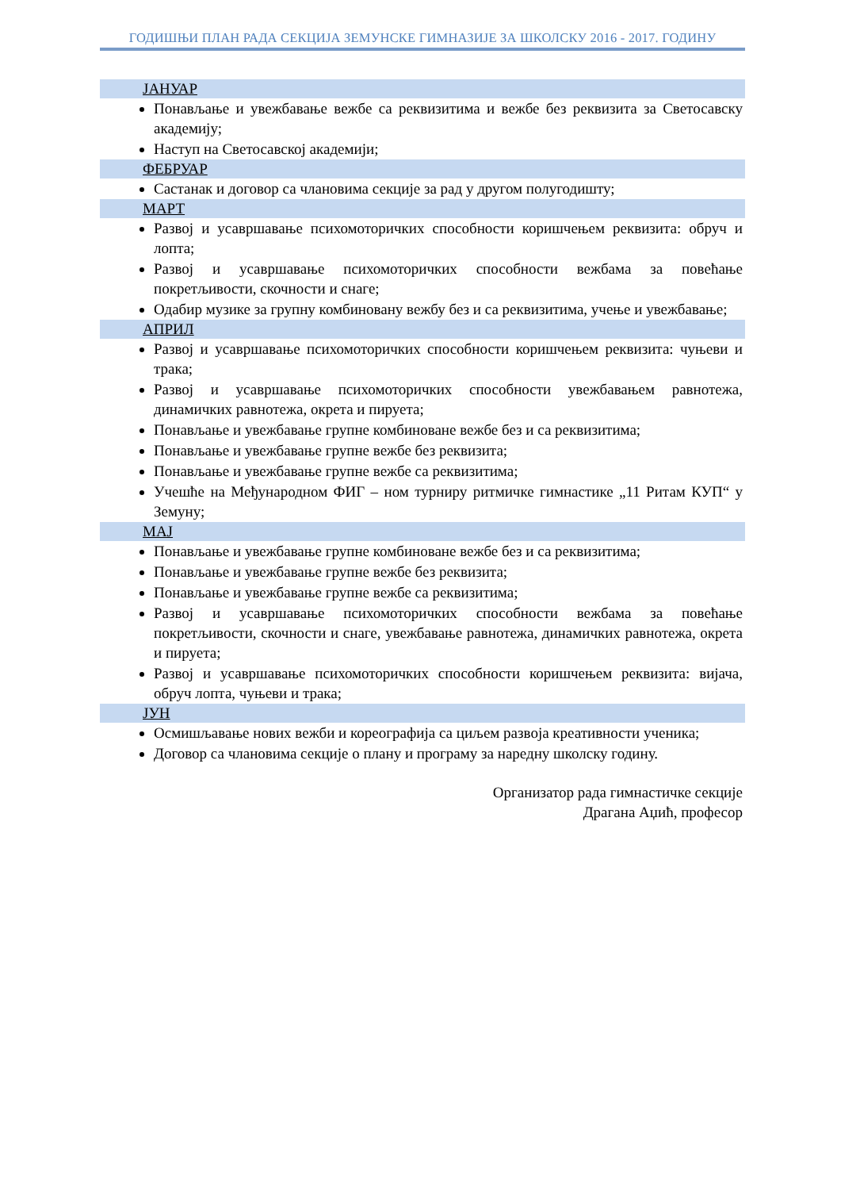ГОДИШЊИ ПЛАН РАДА СЕКЦИЈА ЗЕМУНСКЕ ГИМНАЗИЈЕ ЗА ШКОЛСКУ 2016 - 2017. ГОДИНУ
ЈАНУАР
Понављање и увежбавање вежбе са реквизитима и вежбе без реквизита за Светосавску академију;
Наступ на Светосавској академији;
ФЕБРУАР
Састанак и договор са члановима секције за рад у другом полугодишту;
МАРТ
Развој и усавршавање психомоторичких способности коришчењем реквизита: обруч и лопта;
Развој и усавршавање психомоторичких способности вежбама за повећање покретљивости, скочности и снаге;
Одабир музике за групну комбиновану вежбу без и са реквизитима, учење и увежбавање;
АПРИЛ
Развој и усавршавање психомоторичких способности коришчењем реквизита: чуњеви и трака;
Развој и усавршавање психомоторичких способности увежбавањем равнотежа, динамичких равнотежа, окрета и пируета;
Понављање и увежбавање групне комбиноване вежбе без и са реквизитима;
Понављање и увежбавање групне вежбе без реквизита;
Понављање и увежбавање групне вежбе са реквизитима;
Учешће на Међународном ФИГ – ном турниру ритмичке гимнастике „11 Ритам КУП“ у Земуну;
МАЈ
Понављање и увежбавање групне комбиноване вежбе без и са реквизитима;
Понављање и увежбавање групне вежбе без реквизита;
Понављање и увежбавање групне вежбе са реквизитима;
Развој и усавршавање психомоторичких способности вежбама за повећање покретљивости, скочности и снаге, увежбавање равнотежа, динамичких равнотежа, окрета и пируета;
Развој и усавршавање психомоторичких способности коришчењем реквизита: вијача, обруч лопта, чуњеви и трака;
ЈУН
Осмишљавање нових вежби и кореографија са циљем развоја креативности ученика;
Договор са члановима секције о плану и програму за наредну школску годину.
Организатор рада гимнастичке секције
Драгана Аџић, професор